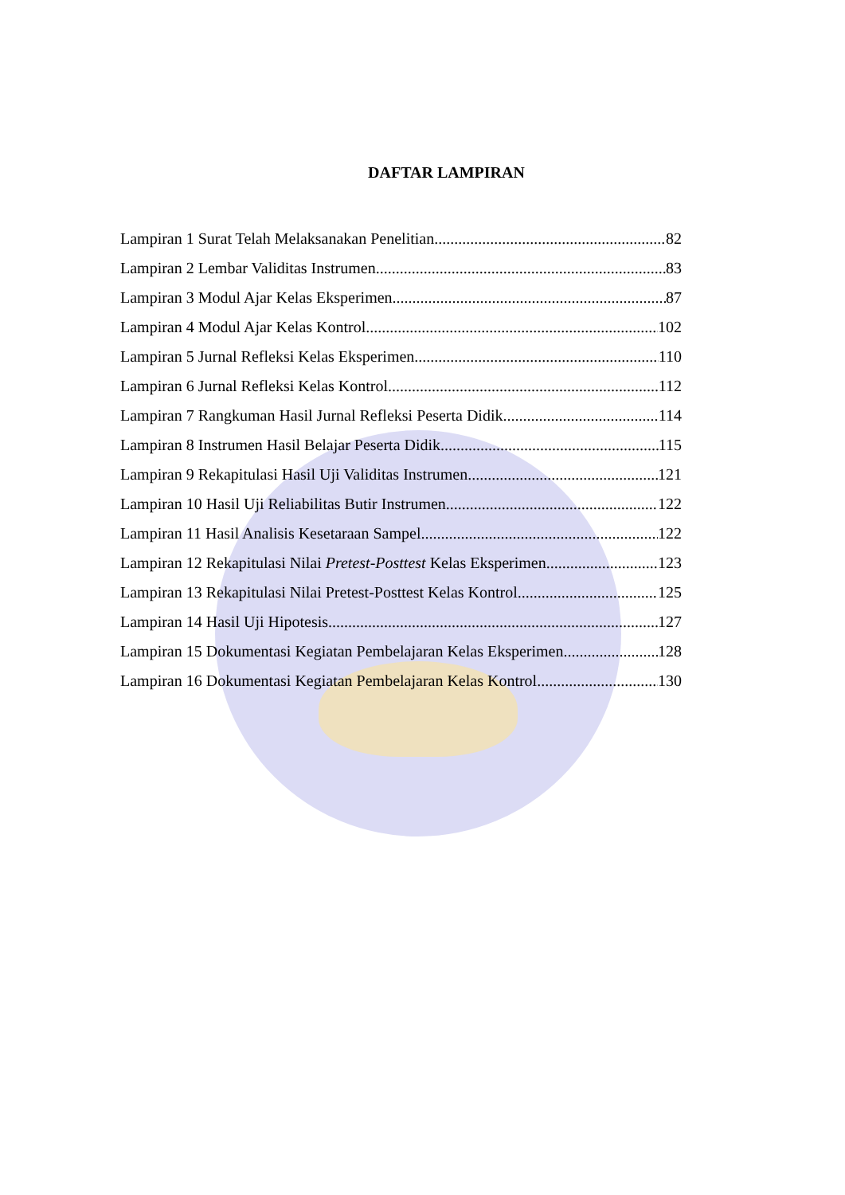DAFTAR LAMPIRAN
Lampiran 1 Surat Telah Melaksanakan Penelitian 82
Lampiran 2 Lembar Validitas Instrumen 83
Lampiran 3 Modul Ajar Kelas Eksperimen 87
Lampiran 4 Modul Ajar Kelas Kontrol 102
Lampiran 5 Jurnal Refleksi Kelas Eksperimen 110
Lampiran 6 Jurnal Refleksi Kelas Kontrol 112
Lampiran 7 Rangkuman Hasil Jurnal Refleksi Peserta Didik 114
Lampiran 8 Instrumen Hasil Belajar Peserta Didik 115
Lampiran 9 Rekapitulasi Hasil Uji Validitas Instrumen 121
Lampiran 10 Hasil Uji Reliabilitas Butir Instrumen 122
Lampiran 11 Hasil Analisis Kesetaraan Sampel 122
Lampiran 12 Rekapitulasi Nilai Pretest-Posttest Kelas Eksperimen 123
Lampiran 13 Rekapitulasi Nilai Pretest-Posttest Kelas Kontrol 125
Lampiran 14 Hasil Uji Hipotesis 127
Lampiran 15 Dokumentasi Kegiatan Pembelajaran Kelas Eksperimen 128
Lampiran 16 Dokumentasi Kegiatan Pembelajaran Kelas Kontrol 130